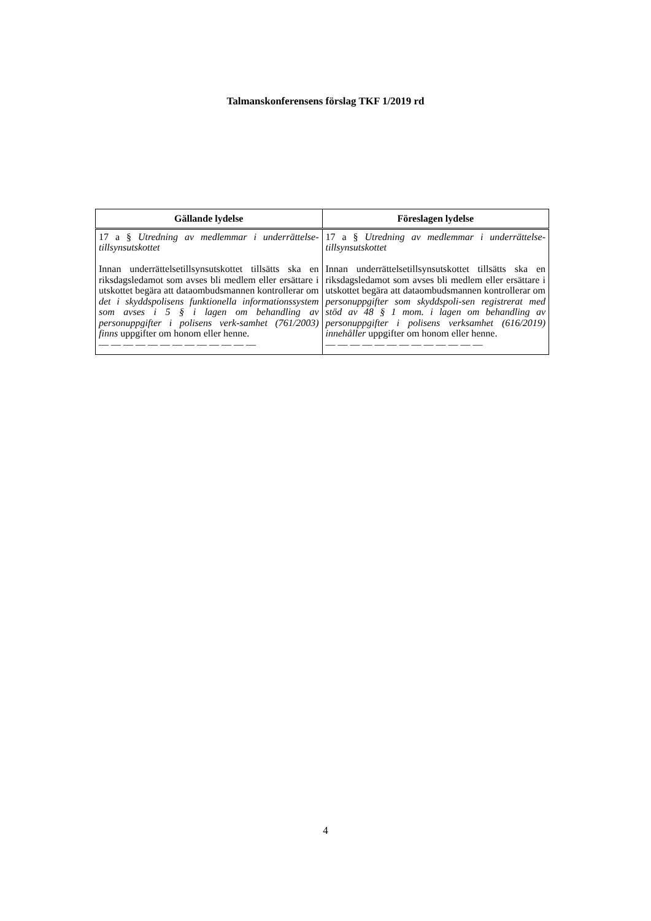Talmanskonferensens förslag TKF 1/2019 rd
| Gällande lydelse | Föreslagen lydelse |
| --- | --- |
| 17 a § Utredning av medlemmar i underrättelse-tillsynsutskottet Innan underrättelsetillsynsutskottet tillsätts ska en riksdagsledamot som avses bli medlem eller ersättare i utskottet begära att dataombudsmannen kontrollerar om det i skyddspolisens funktionella informationssystem som avses i 5 § i lagen om behandling av personuppgifter i polisens verk-samhet (761/2003) finns uppgifter om honom eller henne. — — — — — — — — — — — — — | 17 a § Utredning av medlemmar i underrättelse-tillsynsutskottet Innan underrättelsetillsynsutskottet tillsätts ska en riksdagsledamot som avses bli medlem eller ersättare i utskottet begära att dataombudsmannen kontrollerar om personuppgifter som skyddspoli-sen registrerat med stöd av 48 § 1 mom. i lagen om behandling av personuppgifter i polisens verksamhet (616/2019) innehåller uppgifter om honom eller henne. — — — — — — — — — — — — — |
4